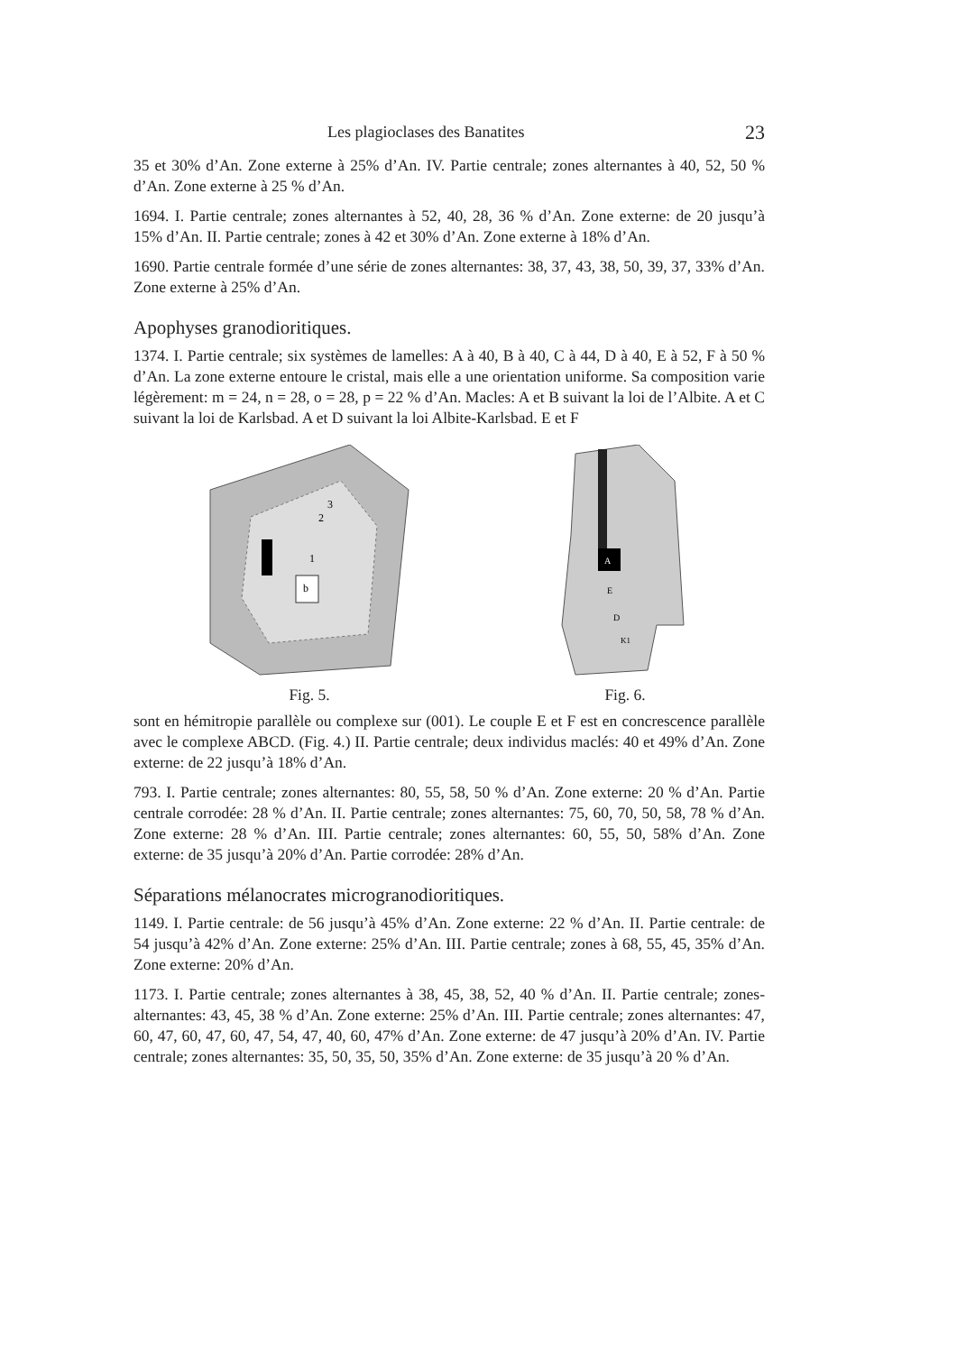Les plagioclases des Banatites 23
35 et 30% d’An. Zone externe à 25% d’An. IV. Partie centrale; zones alternantes à 40, 52, 50 % d’An. Zone externe à 25 % d’An.
1694. I. Partie centrale; zones alternantes à 52, 40, 28, 36 % d’An. Zone externe: de 20 jusqu’à 15% d’An. II. Partie centrale; zones à 42 et 30% d’An. Zone externe à 18% d’An.
1690. Partie centrale formée d’une série de zones alternantes: 38, 37, 43, 38, 50, 39, 37, 33% d’An. Zone externe à 25% d’An.
Apophyses granodioritiques.
1374. I. Partie centrale; six systèmes de lamelles: A à 40, B à 40, C à 44, D à 40, E à 52, F à 50 % d’An. La zone externe entoure le cristal, mais elle a une orientation uniforme. Sa composition varie légèrement: m = 24, n = 28, o = 28, p = 22 % d’An. Macles: A et B suivant la loi de l’Albite. A et C suivant la loi de Karlsbad. A et D suivant la loi Albite-Karlsbad. E et F
3
2
1
b
Fig. 5.
A
E
D
K1
Fig. 6.
sont en hémitropie parallèle ou complexe sur (001). Le couple E et F est en concrescence parallèle avec le complexe ABCD. (Fig. 4.) II. Partie centrale; deux individus maclés: 40 et 49% d’An. Zone externe: de 22 jusqu’à 18% d’An.
793. I. Partie centrale; zones alternantes: 80, 55, 58, 50 % d’An. Zone externe: 20 % d’An. Partie centrale corrodée: 28 % d’An. II. Partie centrale; zones alternantes: 75, 60, 70, 50, 58, 78 % d’An. Zone externe: 28 % d’An. III. Partie centrale; zones alternantes: 60, 55, 50, 58% d’An. Zone externe: de 35 jusqu’à 20% d’An. Partie corrodée: 28% d’An.
Séparations mélanocrates microgranodioritiques.
1149. I. Partie centrale: de 56 jusqu’à 45% d’An. Zone externe: 22 % d’An. II. Partie centrale: de 54 jusqu’à 42% d’An. Zone externe: 25% d’An. III. Partie centrale; zones à 68, 55, 45, 35% d’An. Zone externe: 20% d’An.
1173. I. Partie centrale; zones alternantes à 38, 45, 38, 52, 40 % d’An. II. Partie centrale; zones-alternantes: 43, 45, 38 % d’An. Zone externe: 25% d’An. III. Partie centrale; zones alternantes: 47, 60, 47, 60, 47, 60, 47, 54, 47, 40, 60, 47% d’An. Zone externe: de 47 jusqu’à 20% d’An. IV. Partie centrale; zones alternantes: 35, 50, 35, 50, 35% d’An. Zone externe: de 35 jusqu’à 20 % d’An.